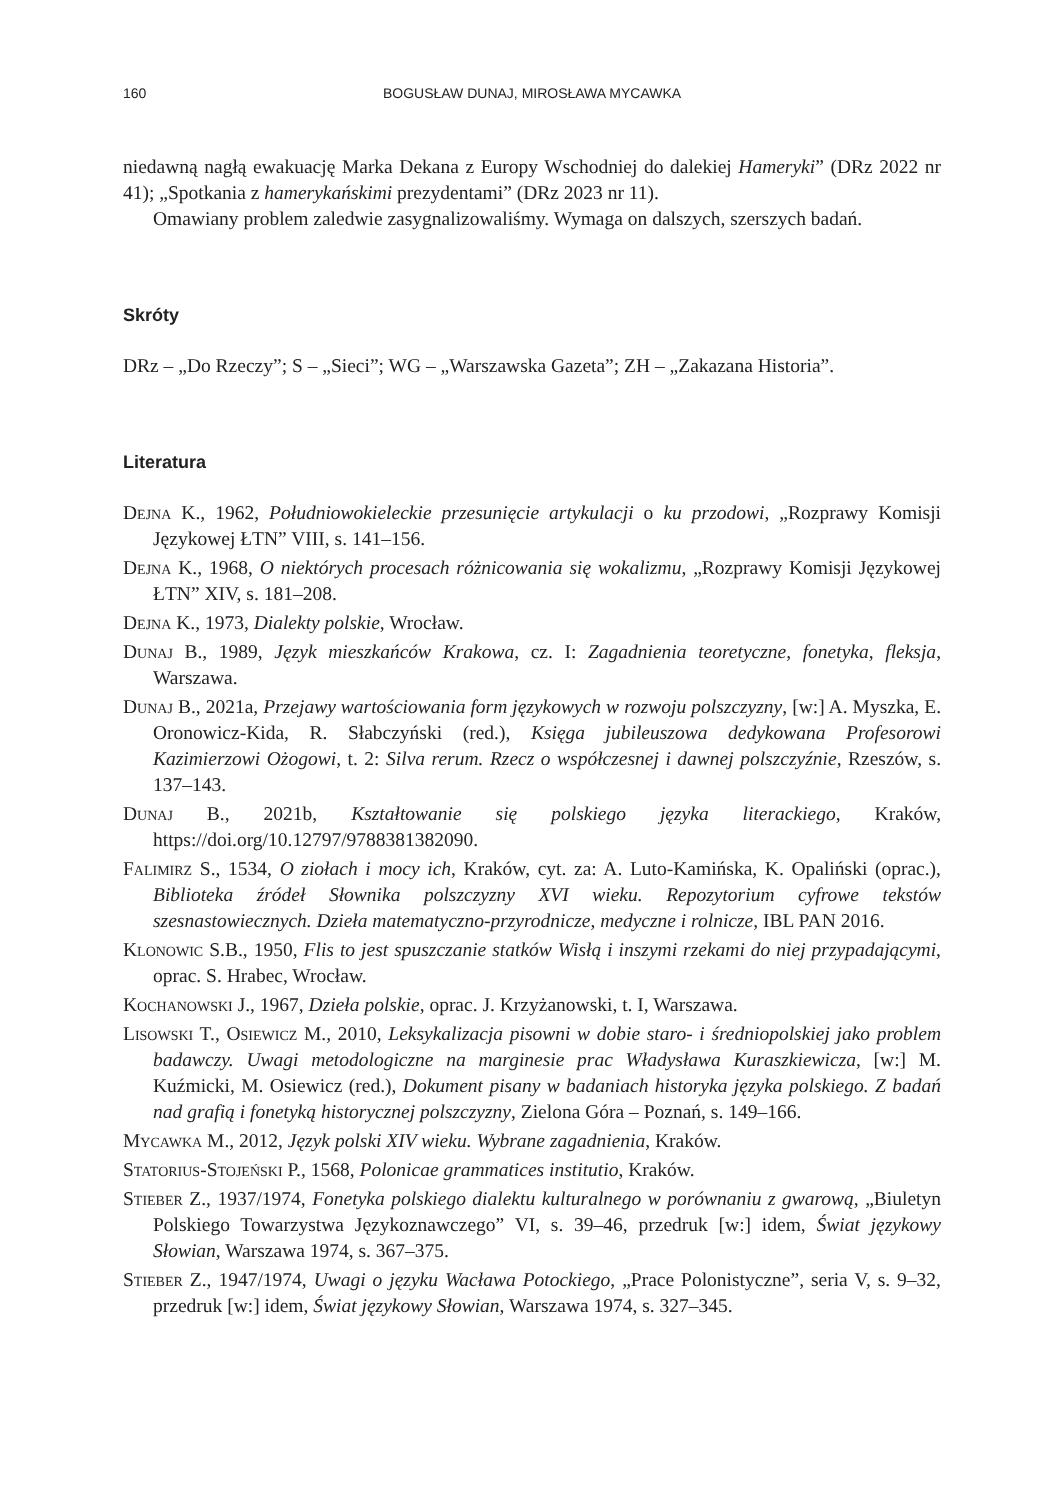160 BOGUSŁAW DUNAJ, MIROSŁAWA MYCAWKA
niedawną nagłą ewakuację Marka Dekana z Europy Wschodniej do dalekiej Hameryki” (DRz 2022 nr 41); „Spotkania z hamerykańskimi prezydentami” (DRz 2023 nr 11).
Omawiany problem zaledwie zasygnalizowaliśmy. Wymaga on dalszych, szerszych badań.
Skróty
DRz – „Do Rzeczy”; S – „Sieci”; WG – „Warszawska Gazeta”; ZH – „Zakazana Historia”.
Literatura
Dejna K., 1962, Południowokieleckie przesunięcie artykulacji o ku przodowi, „Rozprawy Komisji Językowej ŁTN” VIII, s. 141–156.
Dejna K., 1968, O niektórych procesach różnicowania się wokalizmu, „Rozprawy Komisji Językowej ŁTN” XIV, s. 181–208.
Dejna K., 1973, Dialekty polskie, Wrocław.
Dunaj B., 1989, Język mieszkańców Krakowa, cz. I: Zagadnienia teoretyczne, fonetyka, fleksja, Warszawa.
Dunaj B., 2021a, Przejawy wartościowania form językowych w rozwoju polszczyzny, [w:] A. Myszka, E. Oronowicz-Kida, R. Słabczyński (red.), Księga jubileuszowa dedykowana Profesorowi Kazimierzowi Ożogowi, t. 2: Silva rerum. Rzecz o współczesnej i dawnej polszczyźnie, Rzeszów, s. 137–143.
Dunaj B., 2021b, Kształtowanie się polskiego języka literackiego, Kraków, https://doi.org/10.12797/9788381382090.
Falimirz S., 1534, O ziołach i mocy ich, Kraków, cyt. za: A. Luto-Kamińska, K. Opaliński (oprac.), Biblioteka źródeł Słownika polszczyzny XVI wieku. Repozytorium cyfrowe tekstów szesnastowiecznych. Dzieła matematyczno-przyrodnicze, medyczne i rolnicze, IBL PAN 2016.
Klonowic S.B., 1950, Flis to jest spuszczanie statków Wisłą i inszymi rzekami do niej przypadającymi, oprac. S. Hrabec, Wrocław.
Kochanowski J., 1967, Dzieła polskie, oprac. J. Krzyżanowski, t. I, Warszawa.
Lisowski T., Osiewicz M., 2010, Leksykalizacja pisowni w dobie staro- i średniopolskiej jako problem badawczy. Uwagi metodologiczne na marginesie prac Władysława Kuraszkiewicza, [w:] M. Kuźmicki, M. Osiewicz (red.), Dokument pisany w badaniach historyka języka polskiego. Z badań nad grafią i fonetyką historycznej polszczyzny, Zielona Góra – Poznań, s. 149–166.
Mycawka M., 2012, Język polski XIV wieku. Wybrane zagadnienia, Kraków.
Statorius-Stojeński P., 1568, Polonicae grammatices institutio, Kraków.
Stieber Z., 1937/1974, Fonetyka polskiego dialektu kulturalnego w porównaniu z gwarową, „Biuletyn Polskiego Towarzystwa Językoznawczego” VI, s. 39–46, przedruk [w:] idem, Świat językowy Słowian, Warszawa 1974, s. 367–375.
Stieber Z., 1947/1974, Uwagi o języku Wacława Potockiego, „Prace Polonistyczne”, seria V, s. 9–32, przedruk [w:] idem, Świat językowy Słowian, Warszawa 1974, s. 327–345.